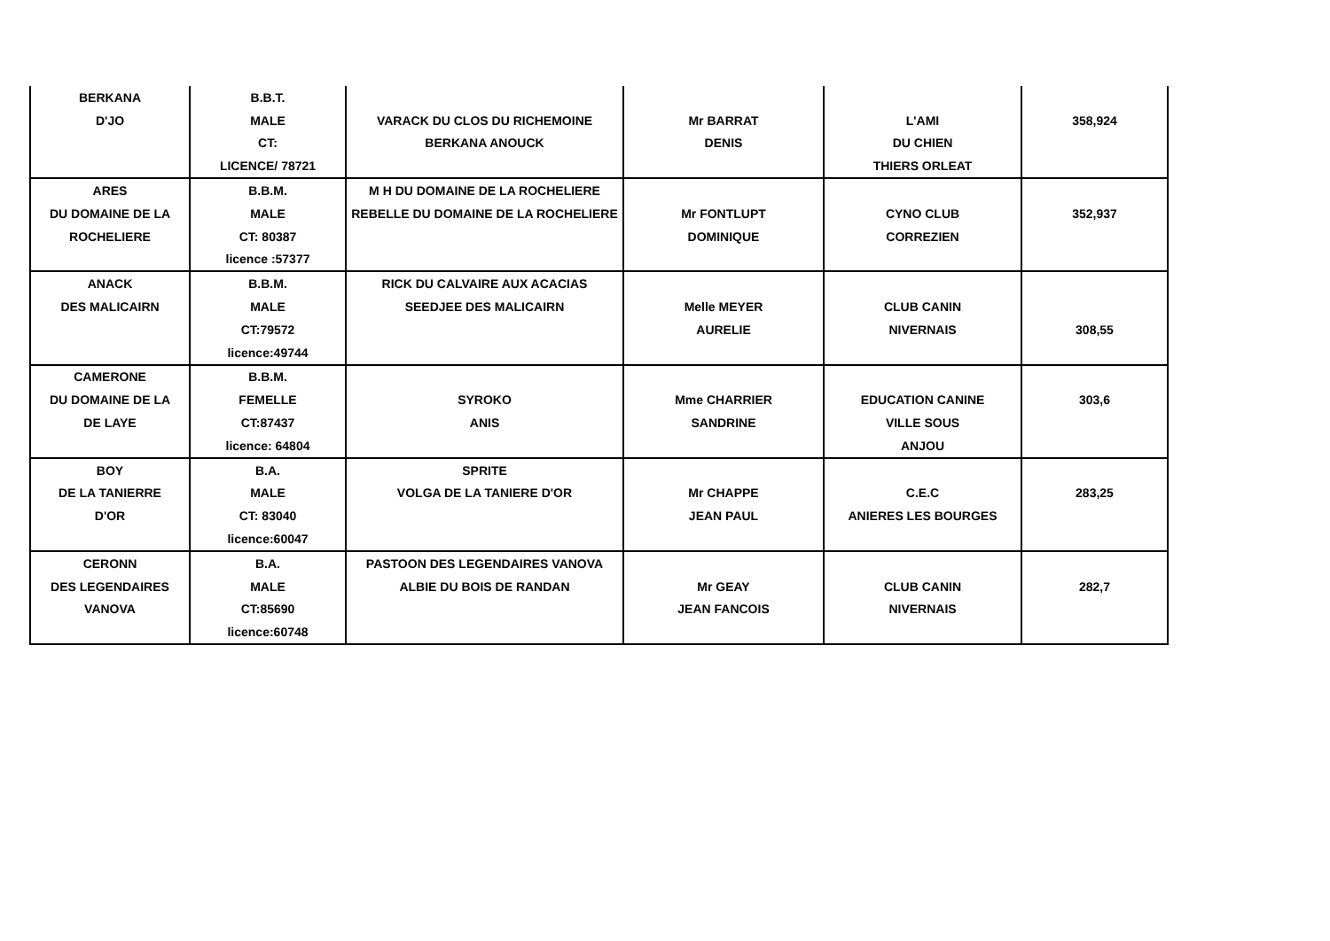| BERKANA | B.B.T. | | | | |
| D'JO | MALE | VARACK DU CLOS DU RICHEMOINE | Mr BARRAT | L'AMI | 358,924 |
| | CT: | BERKANA ANOUCK | DENIS | DU CHIEN | |
| | LICENCE/ 78721 | | | THIERS ORLEAT | |
| ARES | B.B.M. | M H DU DOMAINE DE LA ROCHELIERE | | | |
| DU DOMAINE DE LA | MALE | REBELLE DU DOMAINE DE LA ROCHELIERE | Mr FONTLUPT | CYNO CLUB | 352,937 |
| ROCHELIERE | CT: 80387 | | DOMINIQUE | CORREZIEN | |
| | licence :57377 | | | | |
| ANACK | B.B.M. | RICK DU CALVAIRE AUX ACACIAS | | | |
| DES MALICAIRN | MALE | SEEDJEE DES MALICAIRN | Melle MEYER | CLUB CANIN | |
| | CT:79572 | | AURELIE | NIVERNAIS | 308,55 |
| | licence:49744 | | | | |
| CAMERONE | B.B.M. | | | | |
| DU DOMAINE DE LA | FEMELLE | SYROKO | Mme CHARRIER | EDUCATION CANINE | 303,6 |
| DE LAYE | CT:87437 | ANIS | SANDRINE | VILLE SOUS | |
| | licence: 64804 | | | ANJOU | |
| BOY | B.A. | SPRITE | | | |
| DE LA TANIERRE | MALE | VOLGA DE LA TANIERE D'OR | Mr CHAPPE | C.E.C | 283,25 |
| D'OR | CT: 83040 | | JEAN PAUL | ANIERES LES BOURGES | |
| | licence:60047 | | | | |
| CERONN | B.A. | PASTOON DES LEGENDAIRES VANOVA | | | |
| DES LEGENDAIRES | MALE | ALBIE DU BOIS DE RANDAN | Mr GEAY | CLUB CANIN | 282,7 |
| VANOVA | CT:85690 | | JEAN FANCOIS | NIVERNAIS | |
| | licence:60748 | | | | |